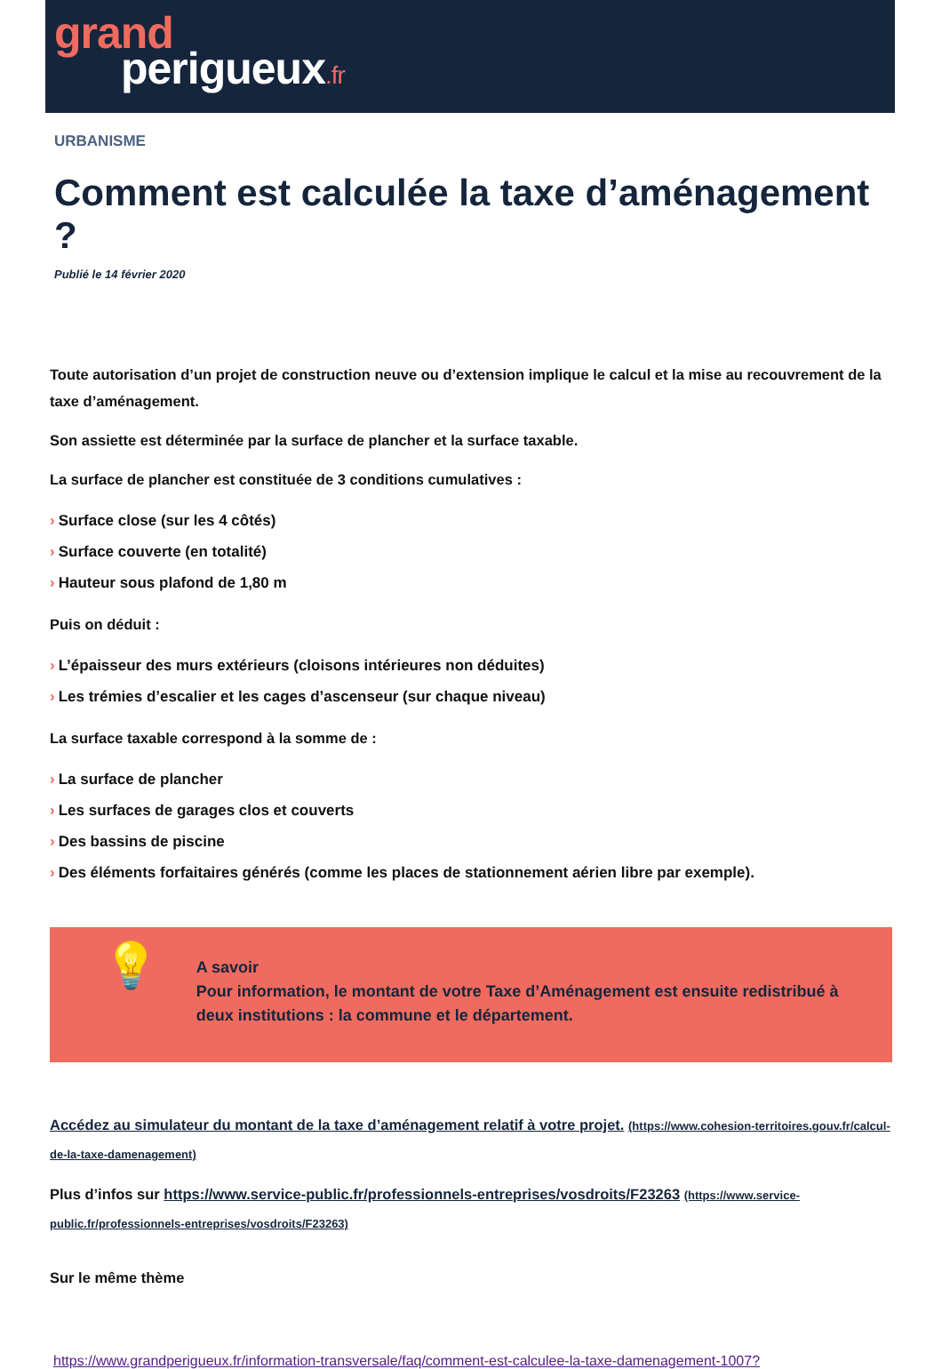grand
perigueux.fr
URBANISME
Comment est calculée la taxe d’aménagement ?
Publié le 14 février 2020
Toute autorisation d’un projet de construction neuve ou d’extension implique le calcul et la mise au recouvrement de la taxe d’aménagement.
Son assiette est déterminée par la surface de plancher et la surface taxable.
La surface de plancher est constituée de 3 conditions cumulatives :
› Surface close (sur les 4 côtés)
› Surface couverte (en totalité)
› Hauteur sous plafond de 1,80 m
Puis on déduit :
› L’épaisseur des murs extérieurs (cloisons intérieures non déduites)
› Les trémies d’escalier et les cages d’ascenseur (sur chaque niveau)
La surface taxable correspond à la somme de :
› La surface de plancher
› Les surfaces de garages clos et couverts
› Des bassins de piscine
› Des éléments forfaitaires générés (comme les places de stationnement aérien libre par exemple).
💡
A savoir
Pour information, le montant de votre Taxe d’Aménagement est ensuite redistribué à deux institutions : la commune et le département.
Accédez au simulateur du montant de la taxe d’aménagement relatif à votre projet. (https://www.cohesion-territoires.gouv.fr/calcul-de-la-taxe-damenagement)
Plus d’infos sur https://www.service-public.fr/professionnels-entreprises/vosdroits/F23263 (https://www.service-public.fr/professionnels-entreprises/vosdroits/F23263)
Sur le même thème
https://www.grandperigueux.fr/information-transversale/faq/comment-est-calculee-la-taxe-damenagement-1007?